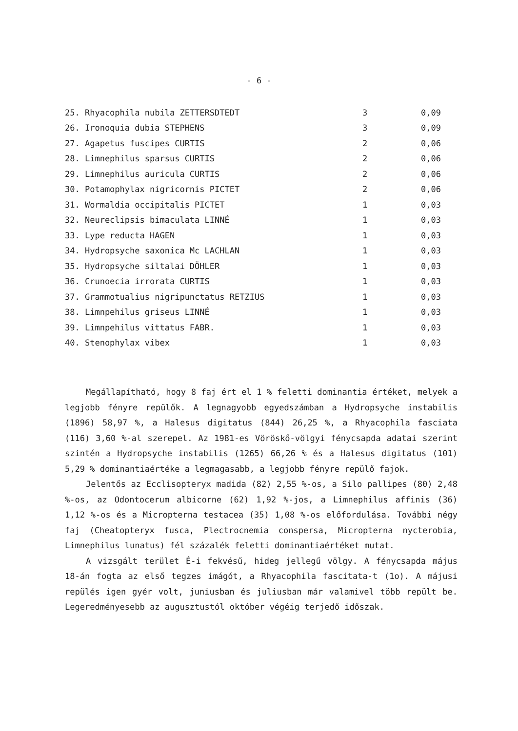- 6 -
| 25. Rhyacophila nubila ZETTERSDTEDT | 3 | 0,09 |
| 26. Ironoquia dubia STEPHENS | 3 | 0,09 |
| 27. Agapetus fuscipes CURTIS | 2 | 0,06 |
| 28. Limnephilus sparsus CURTIS | 2 | 0,06 |
| 29. Limnephilus auricula CURTIS | 2 | 0,06 |
| 30. Potamophylax nigricornis PICTET | 2 | 0,06 |
| 31. Wormaldia occipitalis PICTET | 1 | 0,03 |
| 32. Neureclipsis bimaculata LINNÉ | 1 | 0,03 |
| 33. Lype reducta HAGEN | 1 | 0,03 |
| 34. Hydropsyche saxonica Mc LACHLAN | 1 | 0,03 |
| 35. Hydropsyche siltalai DÖHLER | 1 | 0,03 |
| 36. Crunoecia irrorata CURTIS | 1 | 0,03 |
| 37. Grammotualius nigripunctatus RETZIUS | 1 | 0,03 |
| 38. Limnpehilus griseus LINNÉ | 1 | 0,03 |
| 39. Limnpehilus vittatus FABR. | 1 | 0,03 |
| 40. Stenophylax vibex | 1 | 0,03 |
Megállapítható, hogy 8 faj ért el 1 % feletti dominantia értéket, melyek a legjobb fényre repülők. A legnagyobb egyedszámban a Hydropsyche instabilis (1896) 58,97 %, a Halesus digitatus (844) 26,25 %, a Rhyacophila fasciata (116) 3,60 %-al szerepel. Az 1981-es Vöröskő-völgyi fénycsapda adatai szerint szintén a Hydropsyche instabilis (1265) 66,26 % és a Halesus digitatus (101) 5,29 % dominantiaértéke a legmagasabb, a legjobb fényre repülő fajok.
Jelentős az Ecclisopteryx madida (82) 2,55 %-os, a Silo pallipes (80) 2,48 %-os, az Odontocerum albicorne (62) 1,92 %-jos, a Limnephilus affinis (36) 1,12 %-os és a Micropterna testacea (35) 1,08 %-os előfordulása. További négy faj (Cheatopteryx fusca, Plectrocnemia conspersa, Micropterna nycterobia, Limnephilus lunatus) fél százalék feletti dominantiaértéket mutat.
A vizsgált terület É-i fekvésű, hideg jellegű völgy. A fénycsapda május 18-án fogta az első tegzes imágót, a Rhyacophila fascitata-t (1o). A májusi repülés igen gyér volt, juniusban és juliusban már valamivel több repült be. Legeredményesebb az augusztustól október végéig terjedő időszak.